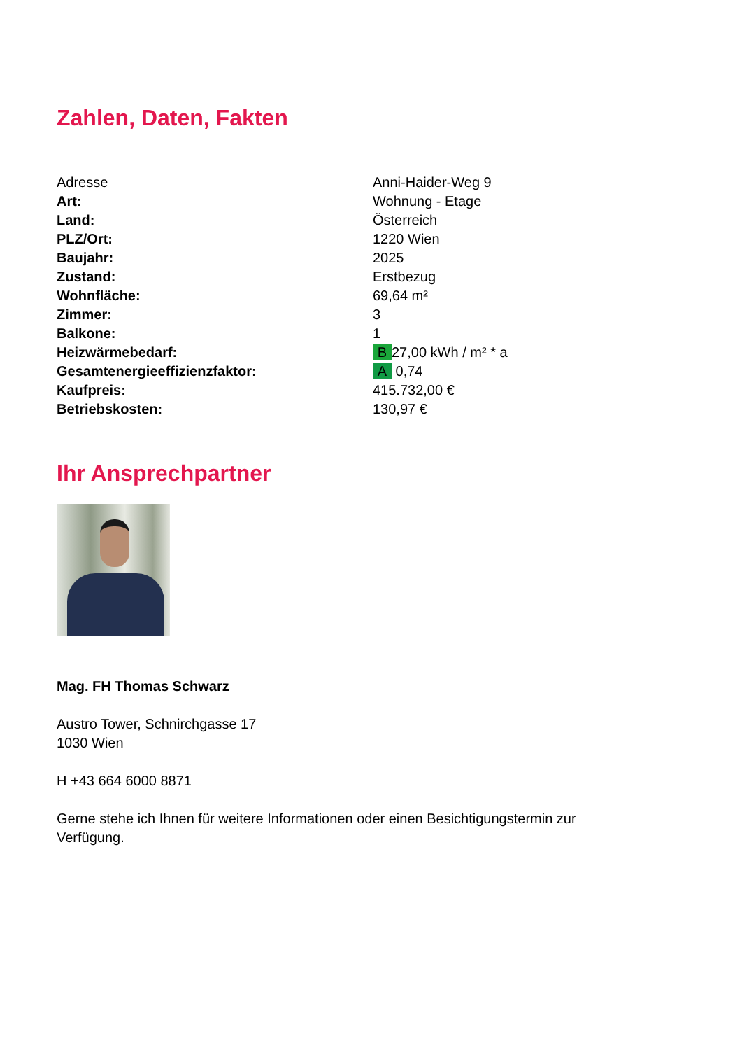Zahlen, Daten, Fakten
| Adresse | Anni-Haider-Weg 9 |
| Art: | Wohnung - Etage |
| Land: | Österreich |
| PLZ/Ort: | 1220 Wien |
| Baujahr: | 2025 |
| Zustand: | Erstbezug |
| Wohnfläche: | 69,64 m² |
| Zimmer: | 3 |
| Balkone: | 1 |
| Heizwärmebedarf: | B 27,00 kWh / m² * a |
| Gesamtenergieeffizienzfaktor: | A 0,74 |
| Kaufpreis: | 415.732,00 € |
| Betriebskosten: | 130,97 € |
Ihr Ansprechpartner
Mag. FH Thomas Schwarz
Austro Tower, Schnirchgasse 17
1030 Wien
H +43 664 6000 8871
Gerne stehe ich Ihnen für weitere Informationen oder einen Besichtigungstermin zur
Verfügung.